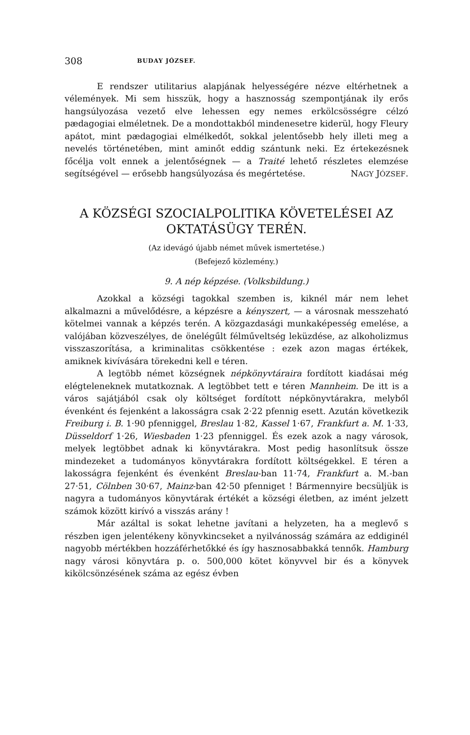308 BUDAY JÓZSEF.
E rendszer utilitarius alapjának helyességére nézve eltérhetnek a vélemények. Mi sem hisszük, hogy a hasznosság szempontjának ily erős hangsúlyozása vezető elve lehessen egy nemes erkölcsösségre célzó pædagogiai elméletnek. De a mondottakból mindenesetre kiderül, hogy Fleury apátot, mint pædagogiai elmélkedőt, sokkal jelentősebb hely illeti meg a nevelés történetében, mint aminőt eddig szántunk neki. Ez értekezésnek főcélja volt ennek a jelentőségnek — a Traité lehető részletes elemzése segítségével — erősebb hangsúlyozása és megértetése. NAGY JÓZSEF.
A KÖZSÉGI SZOCIALPOLITIKA KÖVETELÉSEI AZ OKTATÁSÜGY TERÉN.
(Az idevágó újabb német művek ismertetése.)
(Befejező közlemény.)
9. A nép képzése. (Volksbildung.)
Azokkal a községi tagokkal szemben is, kiknél már nem lehet alkalmazni a művelődésre, a képzésre a kényszert, — a városnak messzeható kötelmei vannak a képzés terén. A közgazdasági munkaképesség emelése, a valójában közveszélyes, de önelégűlt félműveltség leküzdése, az alkoholizmus visszaszorítása, a kriminalitas csökkentése : ezek azon magas értékek, amiknek kivívására törekedni kell e téren.
A legtöbb német községnek népkönyvtáraira fordított kiadásai még elégteleneknek mutatkoznak. A legtöbbet tett e téren Mannheim. De itt is a város sajátjából csak oly költséget fordított népkönyvtárakra, melyből évenként és fejenként a lakosságra csak 2·22 pfennig esett. Azután következik Freiburg i. B. 1·90 pfenniggel, Breslau 1·82, Kassel 1·67, Frankfurt a. M. 1·33, Düsseldorf 1·26, Wiesbaden 1·23 pfenniggel. És ezek azok a nagy városok, melyek legtöbbet adnak ki könyvtárakra. Most pedig hasonlítsuk össze mindezeket a tudományos könyvtárakra fordított költségekkel. E téren a lakosságra fejenként és évenként Breslau-ban 11·74, Frankfurt a. M.-ban 27·51, Cölnben 30·67, Mainz-ban 42·50 pfenniget ! Bármennyire becsüljük is nagyra a tudományos könyvtárak értékét a községi életben, az imént jelzett számok között kirívó a visszás arány !
Már azáltal is sokat lehetne javítani a helyzeten, ha a meglevő s részben igen jelentékeny könyvkincseket a nyilvánosság számára az eddiginél nagyobb mértékben hozzáférhetőkké és így hasznosabbakká tennők. Hamburg nagy városi könyvtára p. o. 500,000 kötet könyvvel bir és a könyvek kikölcsönzésének száma az egész évben